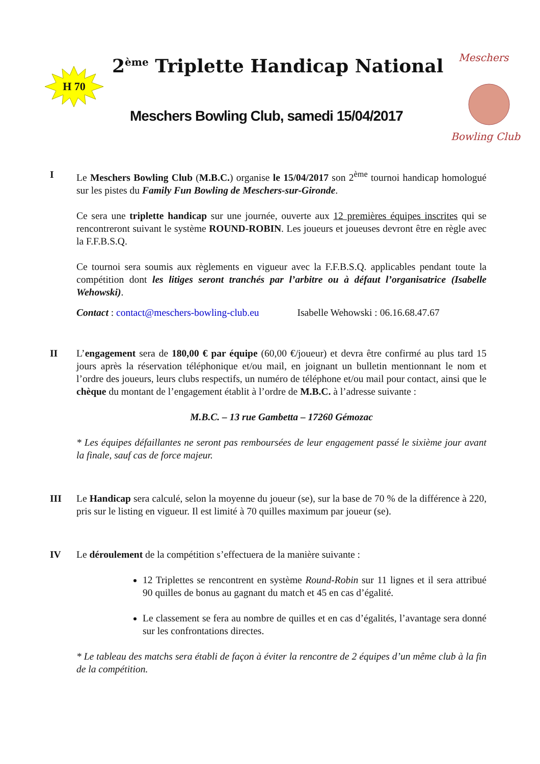H 70
2<sup>ème</sup> Triplette Handicap National
Meschers Bowling Club, samedi 15/04/2017
Meschers
Bowling Club
I Le Meschers Bowling Club (M.B.C.) organise le 15/04/2017 son 2<sup>ème</sup> tournoi handicap homologué sur les pistes du Family Fun Bowling de Meschers-sur-Gironde.
Ce sera une triplette handicap sur une journée, ouverte aux 12 premières équipes inscrites qui se rencontreront suivant le système ROUND-ROBIN. Les joueurs et joueuses devront être en règle avec la F.F.B.S.Q.
Ce tournoi sera soumis aux règlements en vigueur avec la F.F.B.S.Q. applicables pendant toute la compétition dont les litiges seront tranchés par l’arbitre ou à défaut l’organisatrice (Isabelle Wehowski).
Contact : contact@meschers-bowling-club.eu Isabelle Wehowski : 06.16.68.47.67
II L’engagement sera de 180,00 € par équipe (60,00 €/joueur) et devra être confirmé au plus tard 15 jours après la réservation téléphonique et/ou mail, en joignant un bulletin mentionnant le nom et l’ordre des joueurs, leurs clubs respectifs, un numéro de téléphone et/ou mail pour contact, ainsi que le chèque du montant de l’engagement établit à l’ordre de M.B.C. à l’adresse suivante :
M.B.C. – 13 rue Gambetta – 17260 Gémozac
* Les équipes défaillantes ne seront pas remboursées de leur engagement passé le sixième jour avant la finale, sauf cas de force majeur.
III Le Handicap sera calculé, selon la moyenne du joueur (se), sur la base de 70 % de la différence à 220, pris sur le listing en vigueur. Il est limité à 70 quilles maximum par joueur (se).
IV Le déroulement de la compétition s’effectuera de la manière suivante :
12 Triplettes se rencontrent en système Round-Robin sur 11 lignes et il sera attribué 90 quilles de bonus au gagnant du match et 45 en cas d’égalité.
Le classement se fera au nombre de quilles et en cas d’égalités, l’avantage sera donné sur les confrontations directes.
* Le tableau des matchs sera établi de façon à éviter la rencontre de 2 équipes d’un même club à la fin de la compétition.